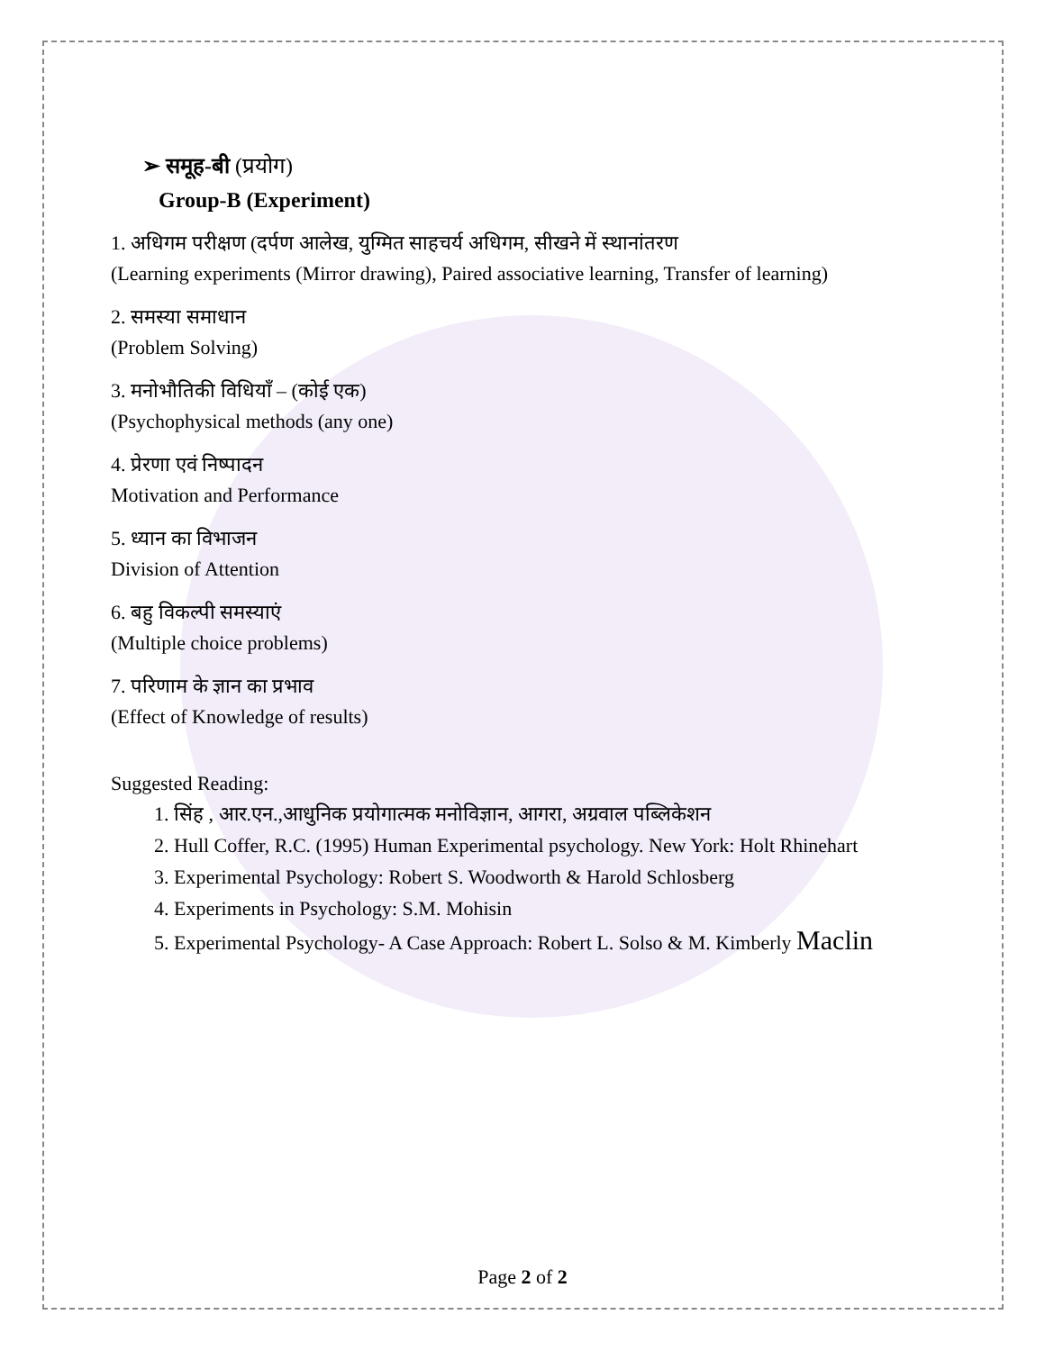➢ समूह-बी (प्रयोग)
Group-B (Experiment)
1. अधिगम परीक्षण (दर्पण आलेख, युग्मित साहचर्य अधिगम, सीखने में स्थानांतरण
(Learning experiments (Mirror drawing), Paired associative learning, Transfer of learning)
2. समस्या समाधान
(Problem Solving)
3. मनोभौतिकी विधियाँ – (कोई एक)
(Psychophysical methods (any one)
4. प्रेरणा एवं निष्पादन
Motivation and Performance
5. ध्यान का विभाजन
Division of Attention
6. बहु विकल्पी समस्याएं
(Multiple choice problems)
7. परिणाम के ज्ञान का प्रभाव
(Effect of Knowledge of results)
Suggested Reading:
1. सिंह , आर.एन.,आधुनिक प्रयोगात्मक मनोविज्ञान, आगरा, अग्रवाल पब्लिकेशन
2. Hull Coffer, R.C. (1995) Human Experimental psychology. New York: Holt Rhinehart
3. Experimental Psychology: Robert S. Woodworth & Harold Schlosberg
4. Experiments in Psychology: S.M. Mohisin
5. Experimental Psychology- A Case Approach: Robert L. Solso & M. Kimberly Maclin
Page 2 of 2